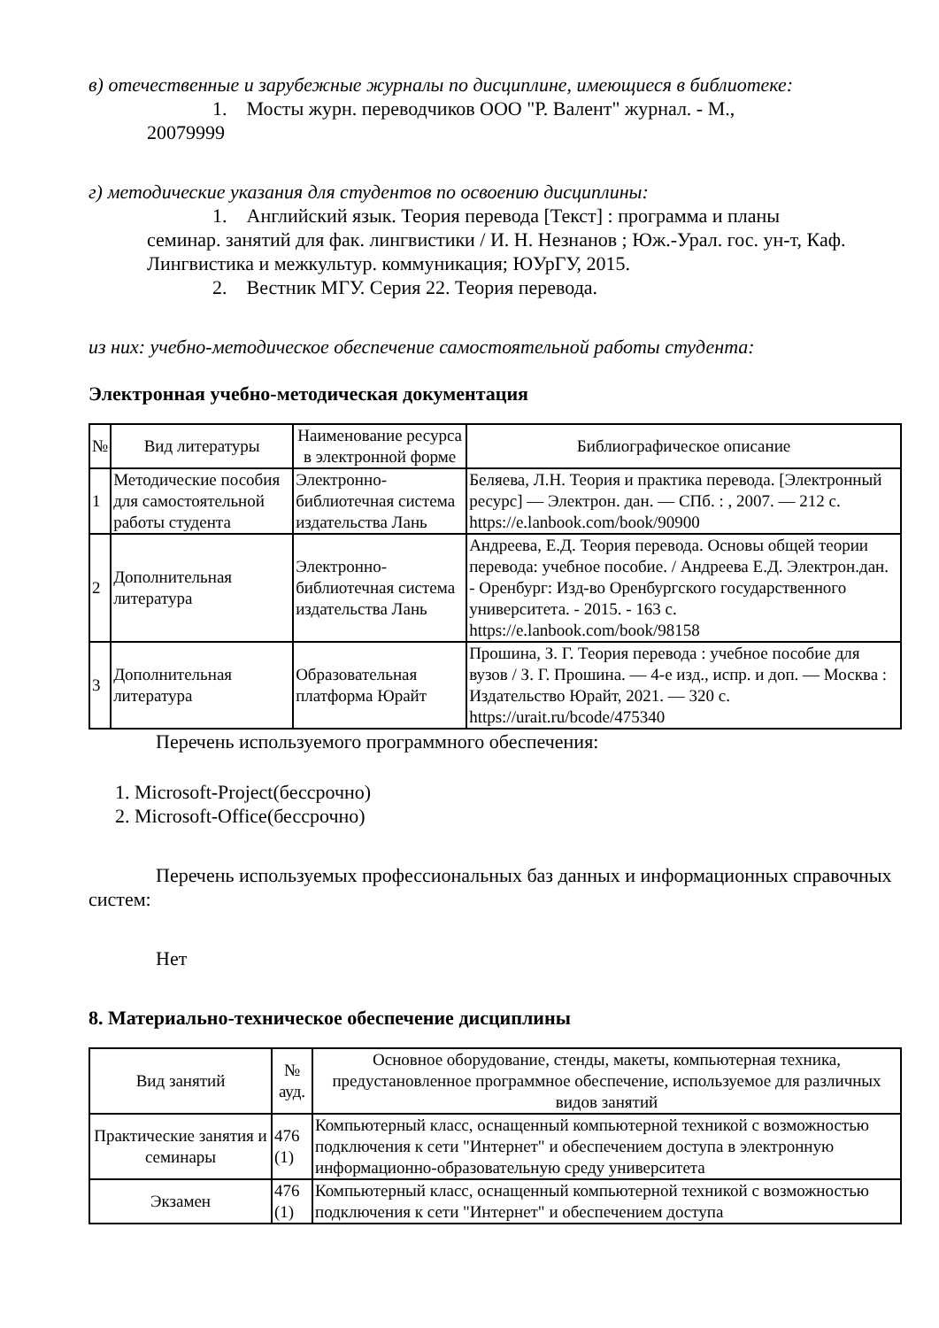в) отечественные и зарубежные журналы по дисциплине, имеющиеся в библиотеке:
1. Мосты журн. переводчиков ООО "Р. Валент" журнал. - М.,
20079999
г) методические указания для студентов по освоению дисциплины:
1. Английский язык. Теория перевода [Текст] : программа и планы
семинар. занятий для фак. лингвистики / И. Н. Незнанов ; Юж.-Урал. гос. ун-т, Каф. Лингвистика и межкультур. коммуникация; ЮУрГУ, 2015.
2. Вестник МГУ. Серия 22. Теория перевода.
из них: учебно-методическое обеспечение самостоятельной работы студента:
Электронная учебно-методическая документация
| № | Вид литературы | Наименование ресурса в электронной форме | Библиографическое описание |
| --- | --- | --- | --- |
| 1 | Методические пособия для самостоятельной работы студента | Электронно-библиотечная система издательства Лань | Беляева, Л.Н. Теория и практика перевода. [Электронный ресурс] — Электрон. дан. — СПб. : , 2007. — 212 с. https://e.lanbook.com/book/90900 |
| 2 | Дополнительная литература | Электронно-библиотечная система издательства Лань | Андреева, Е.Д. Теория перевода. Основы общей теории перевода: учебное пособие. / Андреева Е.Д. Электрон.дан. - Оренбург: Изд-во Оренбургского государственного университета. - 2015. - 163 с. https://e.lanbook.com/book/98158 |
| 3 | Дополнительная литература | Образовательная платформа Юрайт | Прошина, З. Г. Теория перевода : учебное пособие для вузов / З. Г. Прошина. — 4-е изд., испр. и доп. — Москва : Издательство Юрайт, 2021. — 320 с. https://urait.ru/bcode/475340 |
Перечень используемого программного обеспечения:
1. Microsoft-Project(бессрочно)
2. Microsoft-Office(бессрочно)
Перечень используемых профессиональных баз данных и информационных справочных систем:
Нет
8. Материально-техническое обеспечение дисциплины
| Вид занятий | № ауд. | Основное оборудование, стенды, макеты, компьютерная техника, предустановленное программное обеспечение, используемое для различных видов занятий |
| --- | --- | --- |
| Практические занятия и семинары | 476 (1) | Компьютерный класс, оснащенный компьютерной техникой с возможностью подключения к сети "Интернет" и обеспечением доступа в электронную информационно-образовательную среду университета |
| Экзамен | 476 (1) | Компьютерный класс, оснащенный компьютерной техникой с возможностью подключения к сети "Интернет" и обеспечением доступа |